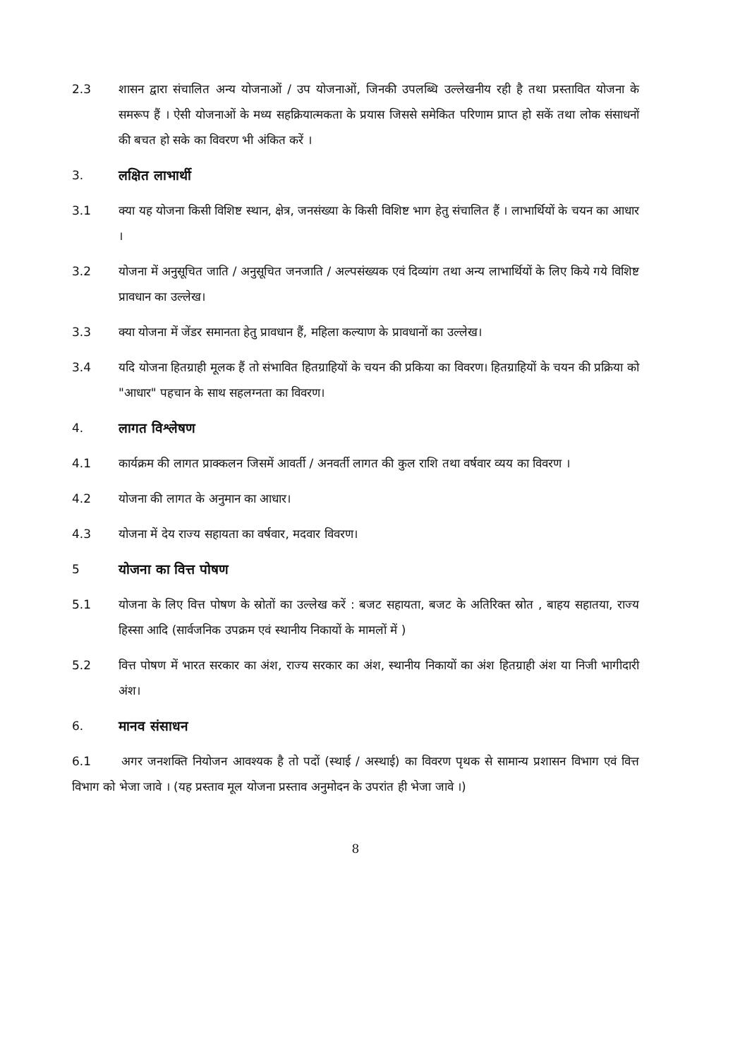2.3 शासन द्वारा संचालित अन्य योजनाओं / उप योजनाओं, जिनकी उपलब्धि उल्लेखनीय रही है तथा प्रस्तावित योजना के समरूप हैं । ऐसी योजनाओं के मध्य सहक्रियात्मकता के प्रयास जिससे समेकित परिणाम प्राप्त हो सकें तथा लोक संसाधनों की बचत हो सके का विवरण भी अंकित करें ।
3. लक्षित लाभार्थी
3.1 क्या यह योजना किसी विशिष्ट स्थान, क्षेत्र, जनसंख्या के किसी विशिष्ट भाग हेतु संचालित हैं । लाभार्थियों के चयन का आधार ।
3.2 योजना में अनुसूचित जाति / अनुसूचित जनजाति / अल्पसंख्यक एवं दिव्यांग तथा अन्य लाभार्थियों के लिए किये गये विशिष्ट प्रावधान का उल्लेख।
3.3 क्या योजना में जेंडर समानता हेतु प्रावधान हैं, महिला कल्याण के प्रावधानों का उल्लेख।
3.4 यदि योजना हितग्राही मूलक हैं तो संभावित हितग्राहियों के चयन की प्रकिया का विवरण। हितग्राहियों के चयन की प्रक्रिया को "आधार" पहचान के साथ सहलग्नता का विवरण।
4. लागत विश्लेषण
4.1 कार्यक्रम की लागत प्राक्कलन जिसमें आवर्ती / अनवर्ती लागत की कुल राशि तथा वर्षवार व्यय का विवरण ।
4.2 योजना की लागत के अनुमान का आधार।
4.3 योजना में देय राज्य सहायता का वर्षवार, मदवार विवरण।
5 योजना का वित्त पोषण
5.1 योजना के लिए वित्त पोषण के स्रोतों का उल्लेख करें : बजट सहायता, बजट के अतिरिक्त स्रोत , बाहय सहातया, राज्य हिस्सा आदि (सार्वजनिक उपक्रम एवं स्थानीय निकायों के मामलों में )
5.2 वित्त पोषण में भारत सरकार का अंश, राज्य सरकार का अंश, स्थानीय निकायों का अंश हितग्राही अंश या निजी भागीदारी अंश।
6. मानव संसाधन
6.1 अगर जनशक्ति नियोजन आवश्यक है तो पदों (स्थाई / अस्थाई) का विवरण पृथक से सामान्य प्रशासन विभाग एवं वित्त विभाग को भेजा जावे । (यह प्रस्ताव मूल योजना प्रस्ताव अनुमोदन के उपरांत ही भेजा जावे ।)
8